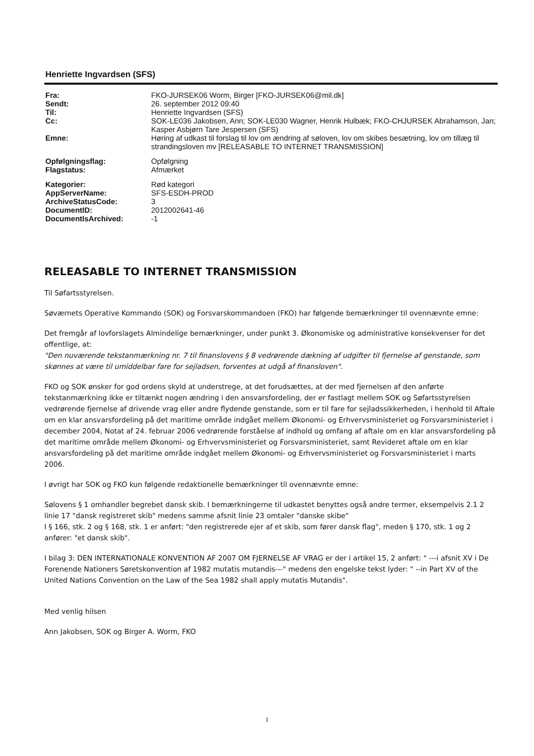Henriette Ingvardsen (SFS)
| Fra: | FKO-JURSEK06 Worm, Birger [FKO-JURSEK06@mil.dk] |
| Sendt: | 26. september 2012 09:40 |
| Til: | Henriette Ingvardsen (SFS) |
| Cc: | SOK-LE036 Jakobsen, Ann; SOK-LE030 Wagner, Henrik Hulbæk; FKO-CHJURSEK Abrahamson, Jan; Kasper Asbjørn Tare Jespersen (SFS) |
| Emne: | Høring af udkast til forslag til lov om ændring af søloven, lov om skibes besætning, lov om tillæg til strandingsloven mv [RELEASABLE TO INTERNET TRANSMISSION] |
| Opfølgningsflag: | Opfølgning |
| Flagstatus: | Afmærket |
| Kategorier: | Rød kategori |
| AppServerName: | SFS-ESDH-PROD |
| ArchiveStatusCode: | 3 |
| DocumentID: | 2012002641-46 |
| DocumentIsArchived: | -1 |
RELEASABLE TO INTERNET TRANSMISSION
Til Søfartsstyrelsen.
Søværnets Operative Kommando (SOK) og Forsvarskommandoen (FKO) har følgende bemærkninger til ovennævnte emne:
Det fremgår af lovforslagets Almindelige bemærkninger, under punkt 3. Økonomiske og administrative konsekvenser for det offentlige, at:
"Den nuværende tekstanmærkning nr. 7 til finanslovens § 8 vedrørende dækning af udgifter til fjernelse af genstande, som skønnes at være til umiddelbar fare for sejladsen, forventes at udgå af finansloven".
FKO og SOK ønsker for god ordens skyld at understrege, at det forudsættes, at der med fjernelsen af den anførte tekstanmærkning ikke er tiltænkt nogen ændring i den ansvarsfordeling, der er fastlagt mellem SOK og Søfartsstyrelsen vedrørende fjernelse af drivende vrag eller andre flydende genstande, som er til fare for sejladssikkerheden, i henhold til Aftale om en klar ansvarsfordeling på det maritime område indgået mellem Økonomi- og Erhvervsministeriet og Forsvarsministeriet i december 2004, Notat af 24. februar 2006 vedrørende forståelse af indhold og omfang af aftale om en klar ansvarsfordeling på det maritime område mellem Økonomi- og Erhvervsministeriet og Forsvarsministeriet, samt Revideret aftale om en klar ansvarsfordeling på det maritime område indgået mellem Økonomi- og Erhvervsministeriet og Forsvarsministeriet i marts 2006.
I øvrigt har SOK og FKO kun følgende redaktionelle bemærkninger til ovennævnte emne:
Sølovens § 1 omhandler begrebet dansk skib. I bemærkningerne til udkastet benyttes også andre termer, eksempelvis 2.1 2 linie 17 "dansk registreret skib" medens samme afsnit linie 23 omtaler "danske skibe"
I § 166, stk. 2 og § 168, stk. 1 er anført: "den registrerede ejer af et skib, som fører dansk flag", meden § 170, stk. 1 og 2 anfører: "et dansk skib".
I bilag 3: DEN INTERNATIONALE KONVENTION AF 2007 OM FJERNELSE AF VRAG er der i artikel 15, 2 anført: " ---i afsnit XV i De Forenende Nationers Søretskonvention af 1982 mutatis mutandis---" medens den engelske tekst lyder: " --in Part XV of the United Nations Convention on the Law of the Sea 1982 shall apply mutatis Mutandis".
Med venlig hilsen
Ann Jakobsen, SOK og Birger A. Worm, FKO
1